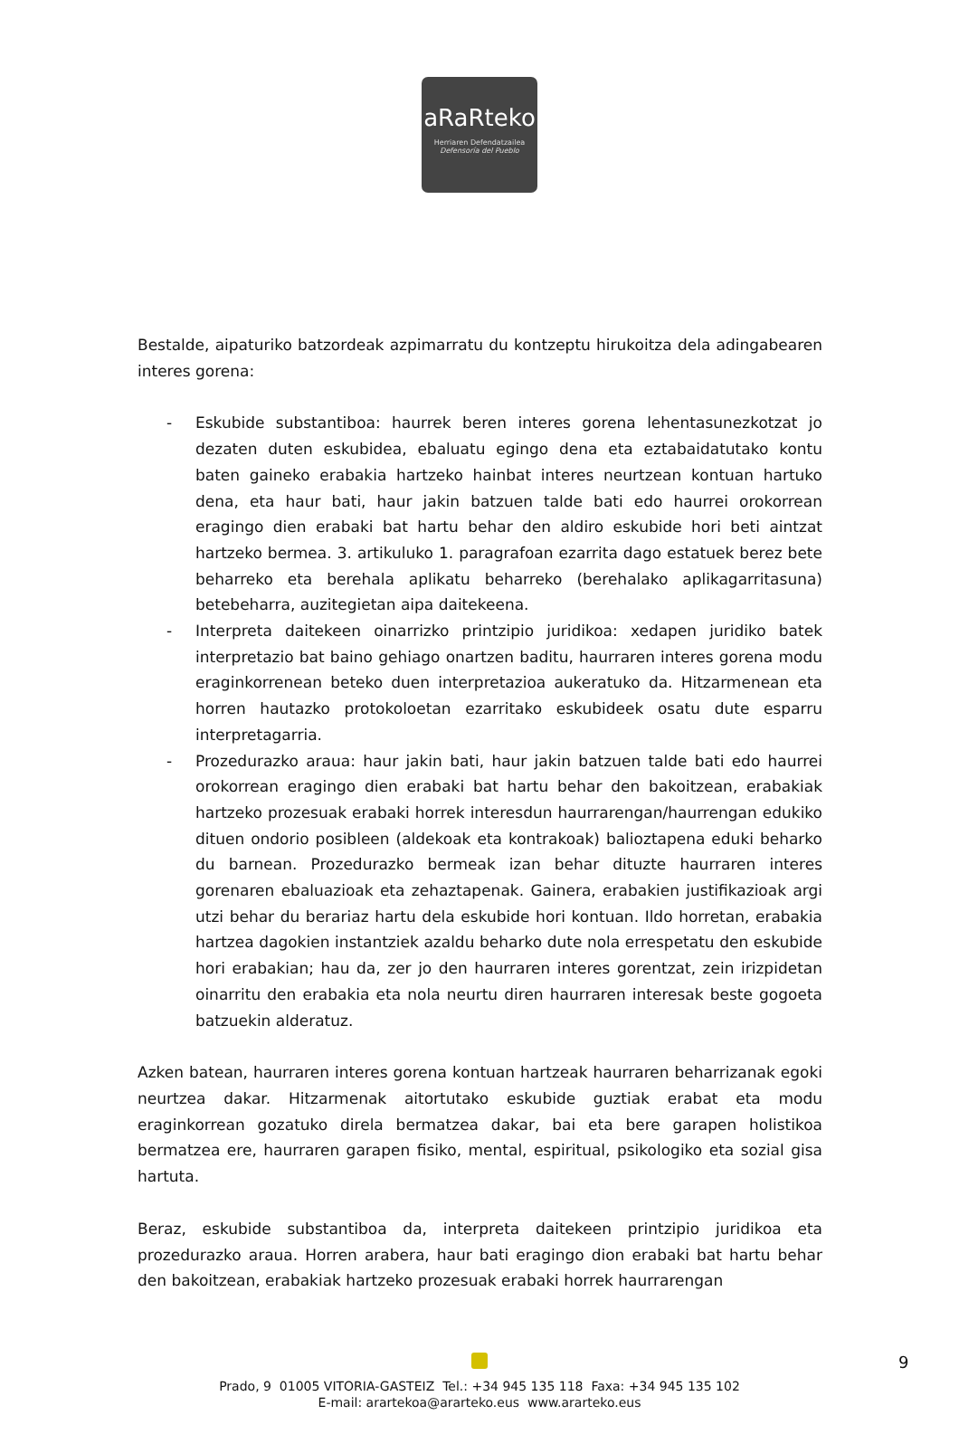aRaRteko
Herriaren Defendatzailea
Defensoría del Pueblo
Bestalde, aipaturiko batzordeak azpimarratu du kontzeptu hirukoitza dela adingabearen interes gorena:
- Eskubide substantiboa: haurrek beren interes gorena lehentasunezkotzat jo dezaten duten eskubidea, ebaluatu egingo dena eta eztabaidatutako kontu baten gaineko erabakia hartzeko hainbat interes neurtzean kontuan hartuko dena, eta haur bati, haur jakin batzuen talde bati edo haurrei orokorrean eragingo dien erabaki bat hartu behar den aldiro eskubide hori beti aintzat hartzeko bermea. 3. artikuluko 1. paragrafoan ezarrita dago estatuek berez bete beharreko eta berehala aplikatu beharreko (berehalako aplikagarritasuna) betebeharra, auzitegietan aipa daitekeena.
- Interpreta daitekeen oinarrizko printzipio juridikoa: xedapen juridiko batek interpretazio bat baino gehiago onartzen baditu, haurraren interes gorena modu eraginkorrenean beteko duen interpretazioa aukeratuko da. Hitzarmenean eta horren hautazko protokoloetan ezarritako eskubideek osatu dute esparru interpretagarria.
- Prozedurazko araua: haur jakin bati, haur jakin batzuen talde bati edo haurrei orokorrean eragingo dien erabaki bat hartu behar den bakoitzean, erabakiak hartzeko prozesuak erabaki horrek interesdun haurrarengan/haurrengan edukiko dituen ondorio posibleen (aldekoak eta kontrakoak) balioztapena eduki beharko du barnean. Prozedurazko bermeak izan behar dituzte haurraren interes gorenaren ebaluazioak eta zehaztapenak. Gainera, erabakien justifikazioak argi utzi behar du berariaz hartu dela eskubide hori kontuan. Ildo horretan, erabakia hartzea dagokien instantziek azaldu beharko dute nola errespetatu den eskubide hori erabakian; hau da, zer jo den haurraren interes gorentzat, zein irizpidetan oinarritu den erabakia eta nola neurtu diren haurraren interesak beste gogoeta batzuekin alderatuz.
Azken batean, haurraren interes gorena kontuan hartzeak haurraren beharrizanak egoki neurtzea dakar. Hitzarmenak aitortutako eskubide guztiak erabat eta modu eraginkorrean gozatuko direla bermatzea dakar, bai eta bere garapen holistikoa bermatzea ere, haurraren garapen fisiko, mental, espiritual, psikologiko eta sozial gisa hartuta.
Beraz, eskubide substantiboa da, interpreta daitekeen printzipio juridikoa eta prozedurazko araua. Horren arabera, haur bati eragingo dion erabaki bat hartu behar den bakoitzean, erabakiak hartzeko prozesuak erabaki horrek haurrarengan
Prado, 9 01005 VITORIA-GASTEIZ Tel.: +34 945 135 118 Faxa: +34 945 135 102
E-mail: arartekoa@ararteko.eus www.ararteko.eus
9